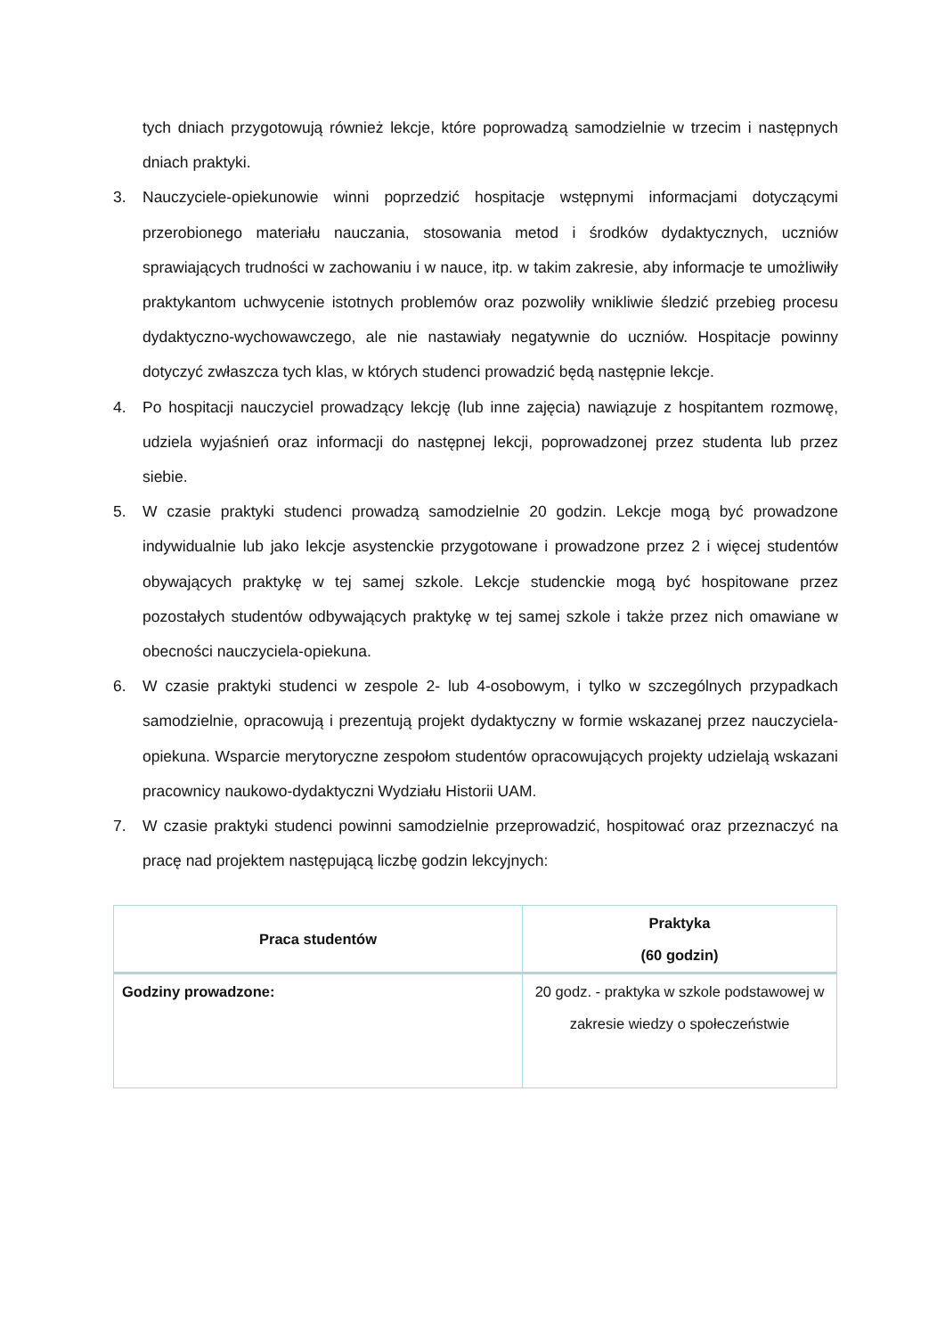tych dniach przygotowują również lekcje, które poprowadzą samodzielnie w trzecim i następnych dniach praktyki.
3. Nauczyciele-opiekunowie winni poprzedzić hospitacje wstępnymi informacjami dotyczącymi przerobionego materiału nauczania, stosowania metod i środków dydaktycznych, uczniów sprawiających trudności w zachowaniu i w nauce, itp. w takim zakresie, aby informacje te umożliwiły praktykantom uchwycenie istotnych problemów oraz pozwoliły wnikliwie śledzić przebieg procesu dydaktyczno-wychowawczego, ale nie nastawiały negatywnie do uczniów. Hospitacje powinny dotyczyć zwłaszcza tych klas, w których studenci prowadzić będą następnie lekcje.
4. Po hospitacji nauczyciel prowadzący lekcję (lub inne zajęcia) nawiązuje z hospitantem rozmowę, udziela wyjaśnień oraz informacji do następnej lekcji, poprowadzonej przez studenta lub przez siebie.
5. W czasie praktyki studenci prowadzą samodzielnie 20 godzin. Lekcje mogą być prowadzone indywidualnie lub jako lekcje asystenckie przygotowane i prowadzone przez 2 i więcej studentów obywających praktykę w tej samej szkole. Lekcje studenckie mogą być hospitowane przez pozostałych studentów odbywających praktykę w tej samej szkole i także przez nich omawiane w obecności nauczyciela-opiekuna.
6. W czasie praktyki studenci w zespole 2- lub 4-osobowym, i tylko w szczególnych przypadkach samodzielnie, opracowują i prezentują projekt dydaktyczny w formie wskazanej przez nauczyciela-opiekuna. Wsparcie merytoryczne zespołom studentów opracowujących projekty udzielają wskazani pracownicy naukowo-dydaktyczni Wydziału Historii UAM.
7. W czasie praktyki studenci powinni samodzielnie przeprowadzić, hospitować oraz przeznaczyć na pracę nad projektem następującą liczbę godzin lekcyjnych:
| Praca studentów | Praktyka (60 godzin) |
| --- | --- |
| Godziny prowadzone: | 20 godz. - praktyka w szkole podstawowej w zakresie wiedzy o społeczeństwie |